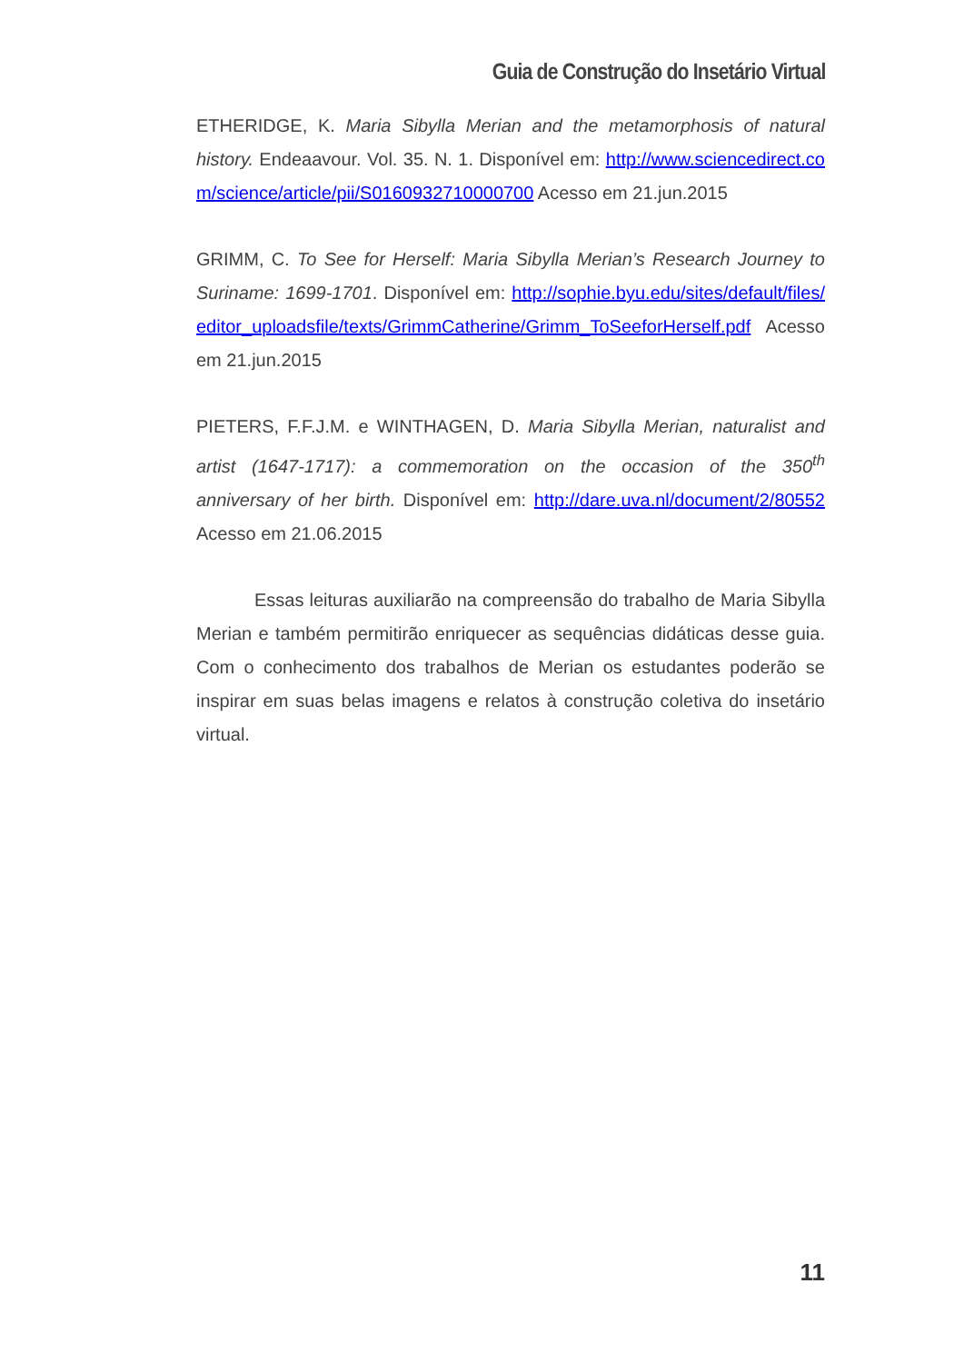Guia de Construção do Insetário Virtual
ETHERIDGE, K. Maria Sibylla Merian and the metamorphosis of natural history. Endeaavour. Vol. 35. N. 1. Disponível em: http://www.sciencedirect.com/science/article/pii/S0160932710000700 Acesso em 21.jun.2015
GRIMM, C. To See for Herself: Maria Sibylla Merian’s Research Journey to Suriname: 1699-1701. Disponível em: http://sophie.byu.edu/sites/default/files/editor_uploadsfile/texts/GrimmCatherine/Grimm_ToSeeforHerself.pdf Acesso em 21.jun.2015
PIETERS, F.F.J.M. e WINTHAGEN, D. Maria Sibylla Merian, naturalist and artist (1647-1717): a commemoration on the occasion of the 350<sup>th</sup> anniversary of her birth. Disponível em: http://dare.uva.nl/document/2/80552 Acesso em 21.06.2015
Essas leituras auxiliarão na compreensão do trabalho de Maria Sibylla Merian e também permitirão enriquecer as sequências didáticas desse guia. Com o conhecimento dos trabalhos de Merian os estudantes poderão se inspirar em suas belas imagens e relatos à construção coletiva do insetário virtual.
11